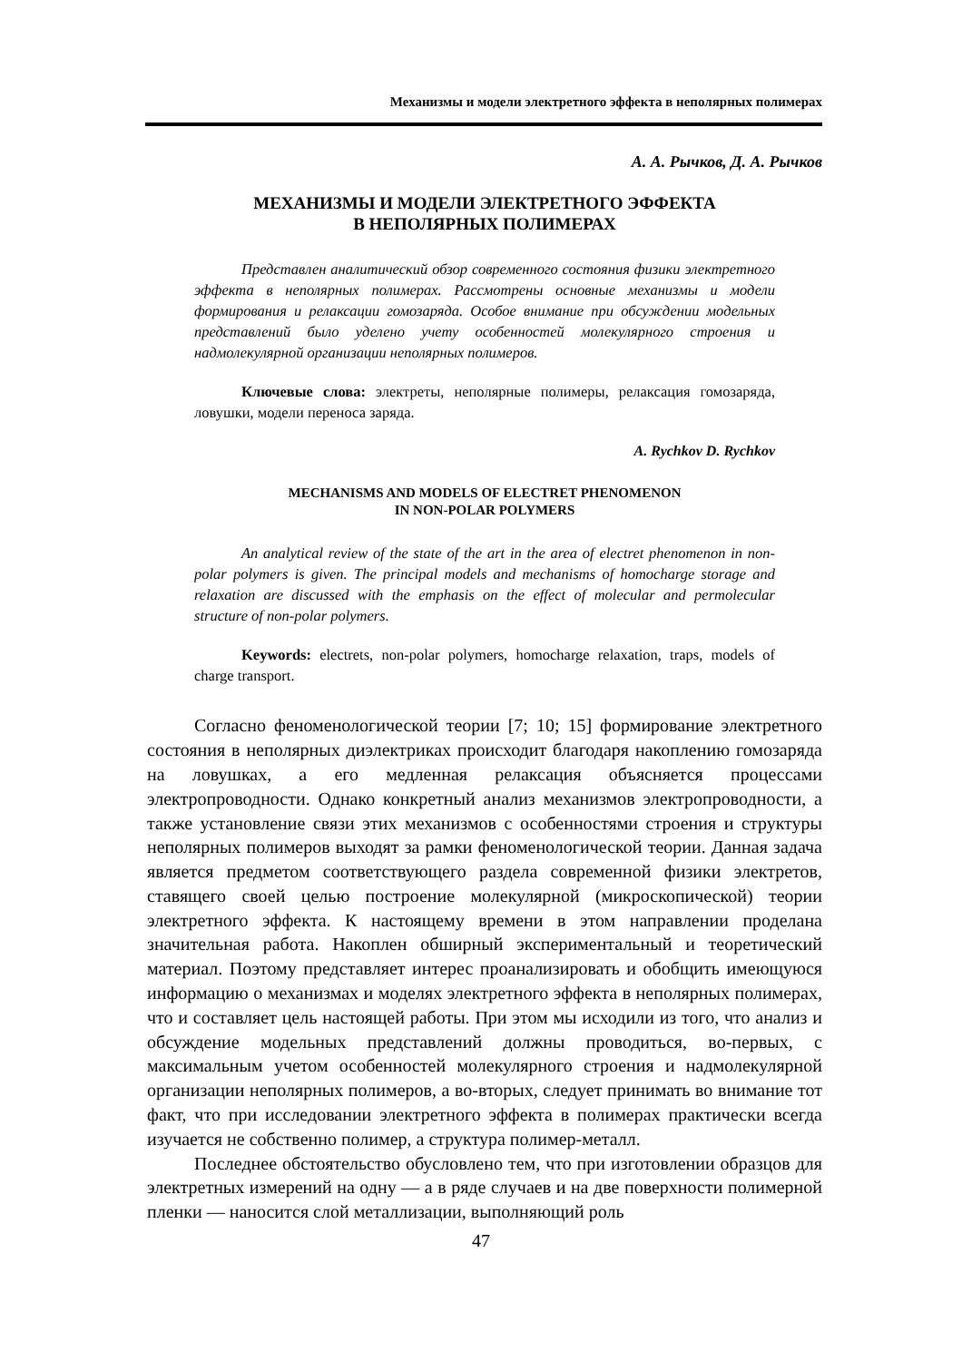Механизмы и модели электретного эффекта в неполярных полимерах
А. А. Рычков, Д. А. Рычков
МЕХАНИЗМЫ И МОДЕЛИ ЭЛЕКТРЕТНОГО ЭФФЕКТА
В НЕПОЛЯРНЫХ ПОЛИМЕРАХ
Представлен аналитический обзор современного состояния физики электретного эффекта в неполярных полимерах. Рассмотрены основные механизмы и модели формирования и релаксации гомозаряда. Особое внимание при обсуждении модельных представлений было уделено учету особенностей молекулярного строения и надмолекулярной организации неполярных полимеров.
Ключевые слова: электреты, неполярные полимеры, релаксация гомозаряда, ловушки, модели переноса заряда.
A. Rychkov D. Rychkov
MECHANISMS AND MODELS OF ELECTRET PHENOMENON
IN NON-POLAR POLYMERS
An analytical review of the state of the art in the area of electret phenomenon in non-polar polymers is given. The principal models and mechanisms of homocharge storage and relaxation are discussed with the emphasis on the effect of molecular and permolecular structure of non-polar polymers.
Keywords: electrets, non-polar polymers, homocharge relaxation, traps, models of charge transport.
Согласно феноменологической теории [7; 10; 15] формирование электретного состояния в неполярных диэлектриках происходит благодаря накоплению гомозаряда на ловушках, а его медленная релаксация объясняется процессами электропроводности. Однако конкретный анализ механизмов электропроводности, а также установление связи этих механизмов с особенностями строения и структуры неполярных полимеров выходят за рамки феноменологической теории. Данная задача является предметом соответствующего раздела современной физики электретов, ставящего своей целью построение молекулярной (микроскопической) теории электретного эффекта. К настоящему времени в этом направлении проделана значительная работа. Накоплен обширный экспериментальный и теоретический материал. Поэтому представляет интерес проанализировать и обобщить имеющуюся информацию о механизмах и моделях электретного эффекта в неполярных полимерах, что и составляет цель настоящей работы. При этом мы исходили из того, что анализ и обсуждение модельных представлений должны проводиться, во-первых, с максимальным учетом особенностей молекулярного строения и надмолекулярной организации неполярных полимеров, а во-вторых, следует принимать во внимание тот факт, что при исследовании электретного эффекта в полимерах практически всегда изучается не собственно полимер, а структура полимер-металл.
Последнее обстоятельство обусловлено тем, что при изготовлении образцов для электретных измерений на одну — а в ряде случаев и на две поверхности полимерной пленки — наносится слой металлизации, выполняющий роль
47